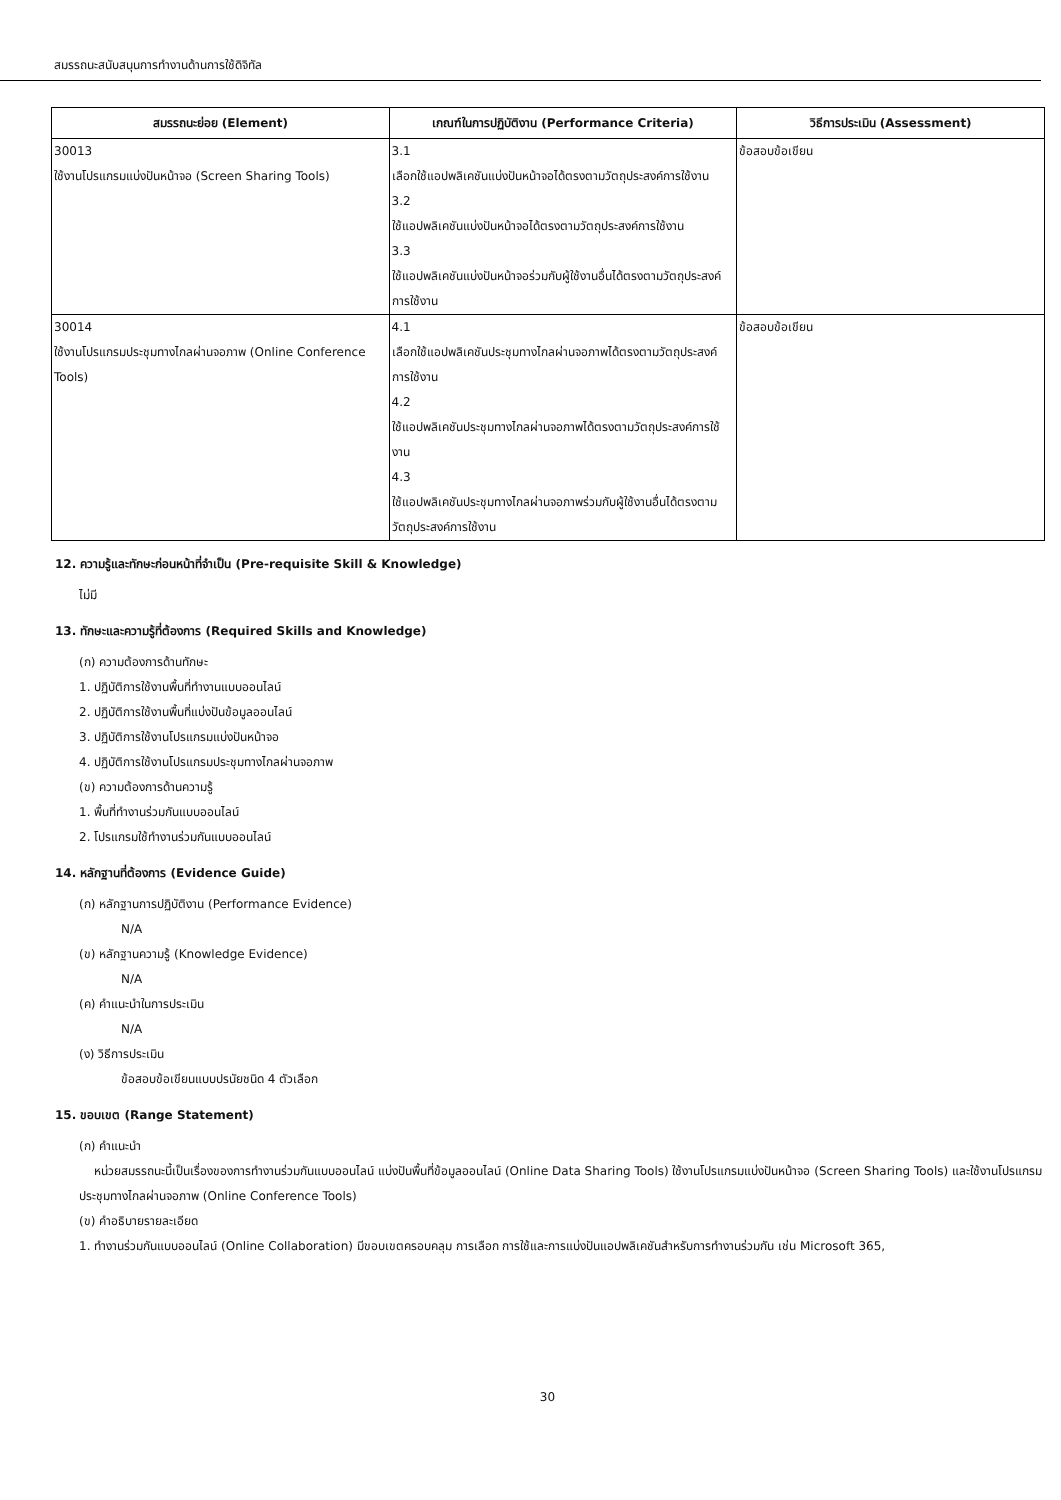สมรรถนะสนับสนุนการทำงานด้านการใช้ดิจิทัล
| สมรรถนะย่อย (Element) | เกณฑ์ในการปฏิบัติงาน (Performance Criteria) | วิธีการประเมิน (Assessment) |
| --- | --- | --- |
| 30013 ใช้งานโปรแกรมแบ่งปันหน้าจอ (Screen Sharing Tools) | 3.1 เลือกใช้แอปพลิเคชันแบ่งปันหน้าจอได้ตรงตามวัตถุประสงค์การใช้งาน 3.2 ใช้แอปพลิเคชันแบ่งปันหน้าจอได้ตรงตามวัตถุประสงค์การใช้งาน 3.3 ใช้แอปพลิเคชันแบ่งปันหน้าจอร่วมกับผู้ใช้งานอื่นได้ตรงตามวัตถุประสงค์การใช้งาน | ข้อสอบข้อเขียน |
| 30014 ใช้งานโปรแกรมประชุมทางไกลผ่านจอภาพ (Online Conference Tools) | 4.1 เลือกใช้แอปพลิเคชันประชุมทางไกลผ่านจอภาพได้ตรงตามวัตถุประสงค์การใช้งาน 4.2 ใช้แอปพลิเคชันประชุมทางไกลผ่านจอภาพได้ตรงตามวัตถุประสงค์การใช้งาน 4.3 ใช้แอปพลิเคชันประชุมทางไกลผ่านจอภาพร่วมกับผู้ใช้งานอื่นได้ตรงตามวัตถุประสงค์การใช้งาน | ข้อสอบข้อเขียน |
12. ความรู้และทักษะก่อนหน้าที่จำเป็น (Pre-requisite Skill & Knowledge)
ไม่มี
13. ทักษะและความรู้ที่ต้องการ (Required Skills and Knowledge)
(ก) ความต้องการด้านทักษะ
1. ปฏิบัติการใช้งานพื้นที่ทำงานแบบออนไลน์
2. ปฏิบัติการใช้งานพื้นที่แบ่งปันข้อมูลออนไลน์
3. ปฏิบัติการใช้งานโปรแกรมแบ่งปันหน้าจอ
4. ปฏิบัติการใช้งานโปรแกรมประชุมทางไกลผ่านจอภาพ
(ข) ความต้องการด้านความรู้
1. พื้นที่ทำงานร่วมกันแบบออนไลน์
2. โปรแกรมใช้ทำงานร่วมกันแบบออนไลน์
14. หลักฐานที่ต้องการ (Evidence Guide)
(ก) หลักฐานการปฏิบัติงาน (Performance Evidence)
N/A
(ข) หลักฐานความรู้ (Knowledge Evidence)
N/A
(ค) คำแนะนำในการประเมิน
N/A
(ง) วิธีการประเมิน
ข้อสอบข้อเขียนแบบปรนัยชนิด 4 ตัวเลือก
15. ขอบเขต (Range Statement)
(ก) คำแนะนำ
หน่วยสมรรถนะนี้เป็นเรื่องของการทำงานร่วมกันแบบออนไลน์ แบ่งปันพื้นที่ข้อมูลออนไลน์ (Online Data Sharing Tools) ใช้งานโปรแกรมแบ่งปันหน้าจอ (Screen Sharing Tools) และใช้งานโปรแกรมประชุมทางไกลผ่านจอภาพ (Online Conference Tools)
(ข) คำอธิบายรายละเอียด
1. ทำงานร่วมกันแบบออนไลน์ (Online Collaboration) มีขอบเขตครอบคลุม การเลือก การใช้และการแบ่งปันแอปพลิเคชันสำหรับการทำงานร่วมกัน เช่น Microsoft 365,
30